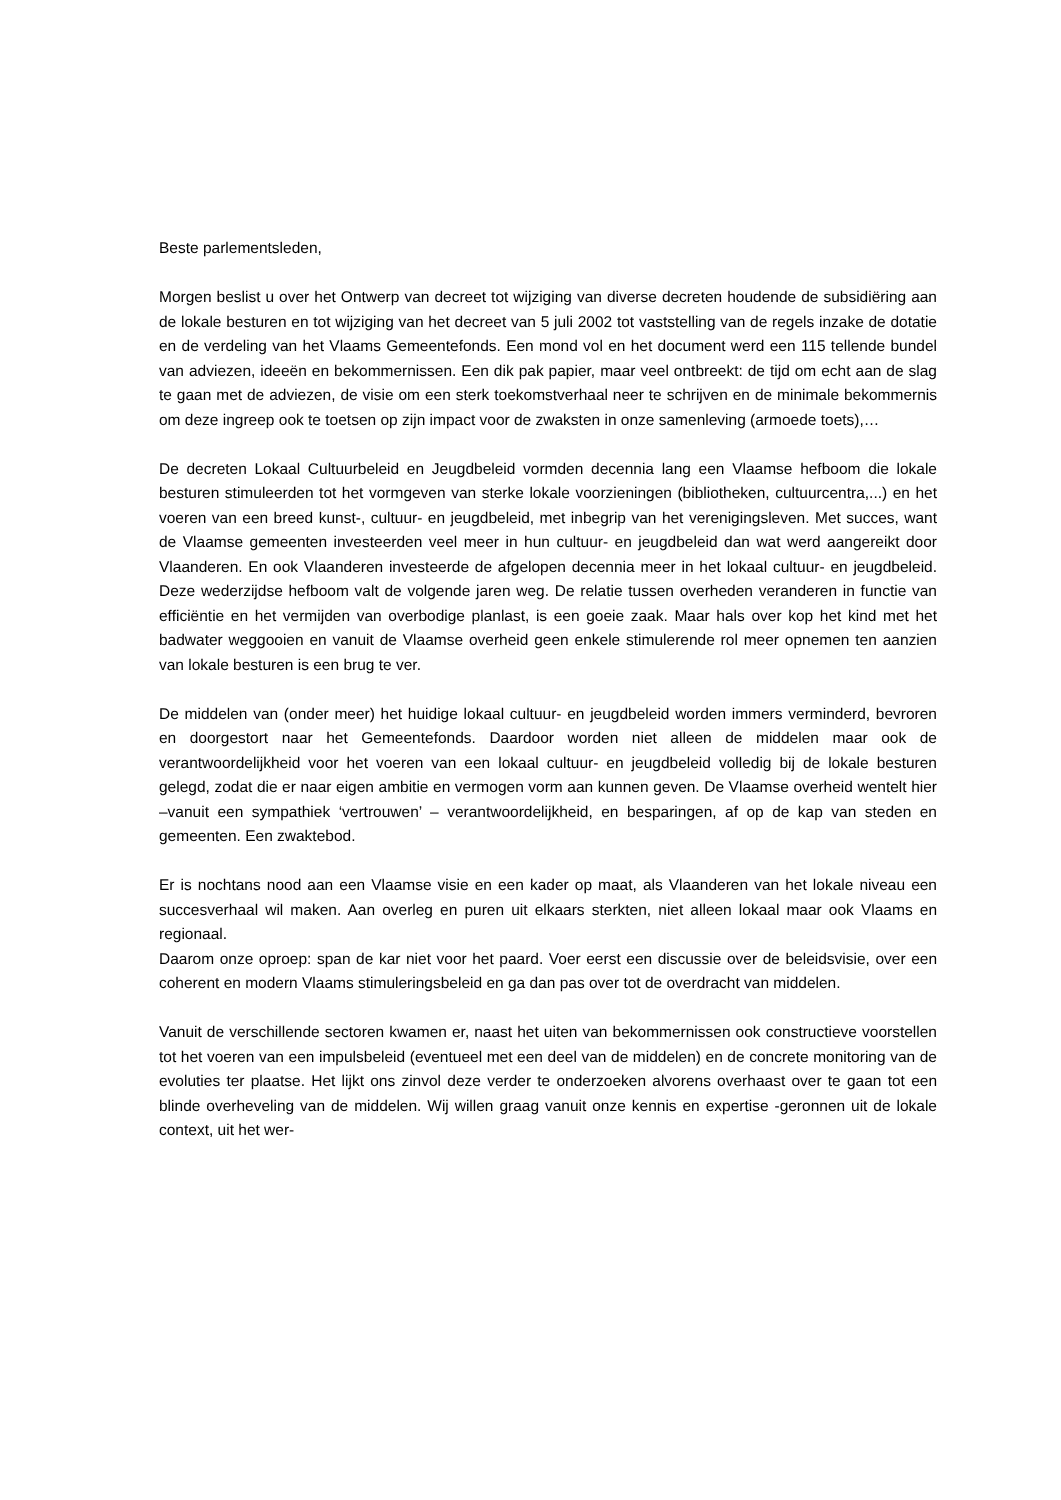Beste parlementsleden,
Morgen beslist u over het Ontwerp van decreet tot wijziging van diverse decreten houdende de subsidiëring aan de lokale besturen en tot wijziging van het decreet van 5 juli 2002 tot vaststelling van de regels inzake de dotatie en de verdeling van het Vlaams Gemeentefonds. Een mond vol en het document werd een 115 tellende bundel van adviezen, ideeën en bekommernissen. Een dik pak papier, maar veel ontbreekt: de tijd om echt aan de slag te gaan met de adviezen, de visie om een sterk toekomstverhaal neer te schrijven en de minimale bekommernis om deze ingreep ook te toetsen op zijn impact voor de zwaksten in onze samenleving (armoede toets),…
De decreten Lokaal Cultuurbeleid en Jeugdbeleid vormden decennia lang een Vlaamse hefboom die lokale besturen stimuleerden tot het vormgeven van sterke lokale voorzieningen (bibliotheken, cultuurcentra,...) en het voeren van een breed kunst-, cultuur- en jeugdbeleid, met inbegrip van het verenigingsleven. Met succes, want de Vlaamse gemeenten investeerden veel meer in hun cultuur- en jeugdbeleid dan wat werd aangereikt door Vlaanderen. En ook Vlaanderen investeerde de afgelopen decennia meer in het lokaal cultuur- en jeugdbeleid. Deze wederzijdse hefboom valt de volgende jaren weg. De relatie tussen overheden veranderen in functie van efficiëntie en het vermijden van overbodige planlast, is een goeie zaak. Maar hals over kop het kind met het badwater weggooien en vanuit de Vlaamse overheid geen enkele stimulerende rol meer opnemen ten aanzien van lokale besturen is een brug te ver.
De middelen van (onder meer) het huidige lokaal cultuur- en jeugdbeleid worden immers verminderd, bevroren en doorgestort naar het Gemeentefonds. Daardoor worden niet alleen de middelen maar ook de verantwoordelijkheid voor het voeren van een lokaal cultuur- en jeugdbeleid volledig bij de lokale besturen gelegd, zodat die er naar eigen ambitie en vermogen vorm aan kunnen geven. De Vlaamse overheid wentelt hier –vanuit een sympathiek ‘vertrouwen’ – verantwoordelijkheid, en besparingen, af op de kap van steden en gemeenten. Een zwaktebod.
Er is nochtans nood aan een Vlaamse visie en een kader op maat, als Vlaanderen van het lokale niveau een succesverhaal wil maken. Aan overleg en puren uit elkaars sterkten, niet alleen lokaal maar ook Vlaams en regionaal.
Daarom onze oproep: span de kar niet voor het paard. Voer eerst een discussie over de beleidsvisie, over een coherent en modern Vlaams stimuleringsbeleid en ga dan pas over tot de overdracht van middelen.
Vanuit de verschillende sectoren kwamen er, naast het uiten van bekommernissen ook constructieve voorstellen tot het voeren van een impulsbeleid (eventueel met een deel van de middelen) en de concrete monitoring van de evoluties ter plaatse. Het lijkt ons zinvol deze verder te onderzoeken alvorens overhaast over te gaan tot een blinde overheveling van de middelen. Wij willen graag vanuit onze kennis en expertise -geronnen uit de lokale context, uit het wer-